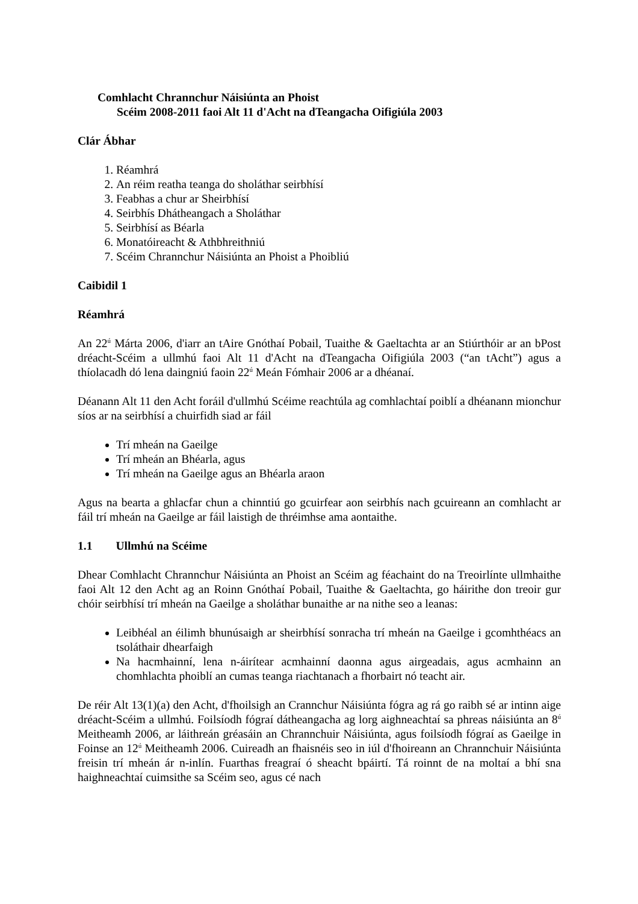Comhlacht Chrannchur Náisiúnta an Phoist
Scéim 2008-2011 faoi Alt 11 d'Acht na dTeangacha Oifigiúla 2003
Clár Ábhar
1. Réamhrá
2. An réim reatha teanga do sholáthar seirbhísí
3. Feabhas a chur ar Sheirbhísí
4. Seirbhís Dhátheangach a Sholáthar
5. Seirbhísí as Béarla
6. Monatóireacht & Athbhreithniú
7. Scéim Chrannchur Náisiúnta an Phoist a Phoibliú
Caibidil 1
Réamhrá
An 22<sup>ú</sup> Márta 2006, d'iarr an tAire Gnóthaí Pobail, Tuaithe & Gaeltachta ar an Stiúrthóir ar an bPost dréacht-Scéim a ullmhú faoi Alt 11 d'Acht na dTeangacha Oifigiúla 2003 (“an tAcht”) agus a thíolacadh dó lena daingniú faoin 22<sup>ú</sup> Meán Fómhair 2006 ar a dhéanaí.
Déanann Alt 11 den Acht foráil d'ullmhú Scéime reachtúla ag comhlachtaí poiblí a dhéanann mionchur síos ar na seirbhísí a chuirfidh siad ar fáil
Trí mheán na Gaeilge
Trí mheán an Bhéarla, agus
Trí mheán na Gaeilge agus an Bhéarla araon
Agus na bearta a ghlacfar chun a chinntiú go gcuirfear aon seirbhís nach gcuireann an comhlacht ar fáil trí mheán na Gaeilge ar fáil laistigh de thréimhse ama aontaithe.
1.1 Ullmhú na Scéime
Dhear Comhlacht Chrannchur Náisiúnta an Phoist an Scéim ag féachaint do na Treoirlínte ullmhaithe faoi Alt 12 den Acht ag an Roinn Gnóthaí Pobail, Tuaithe & Gaeltachta, go háirithe don treoir gur chóir seirbhísí trí mheán na Gaeilge a sholáthar bunaithe ar na nithe seo a leanas:
Leibhéal an éilimh bhunúsaigh ar sheirbhísí sonracha trí mheán na Gaeilge i gcomhthéacs an tsoláthair dhearfaigh
Na hacmhainní, lena n-áirítear acmhainní daonna agus airgeadais, agus acmhainn an chomhlachta phoiblí an cumas teanga riachtanach a fhorbairt nó teacht air.
De réir Alt 13(1)(a) den Acht, d'fhoilsigh an Crannchur Náisiúnta fógra ag rá go raibh sé ar intinn aige dréacht-Scéim a ullmhú. Foilsíodh fógraí dátheangacha ag lorg aighneachtaí sa phreas náisiúnta an 8<sup>ú</sup> Meitheamh 2006, ar láithreán gréasáin an Chrannchuir Náisiúnta, agus foilsíodh fógraí as Gaeilge in Foinse an 12<sup>ú</sup> Meitheamh 2006. Cuireadh an fhaisnéis seo in iúl d'fhoireann an Chrannchuir Náisiúnta freisin trí mheán ár n-inlín. Fuarthas freagraí ó sheacht bpáirtí. Tá roinnt de na moltaí a bhí sna haighneachtaí cuimsithe sa Scéim seo, agus cé nach